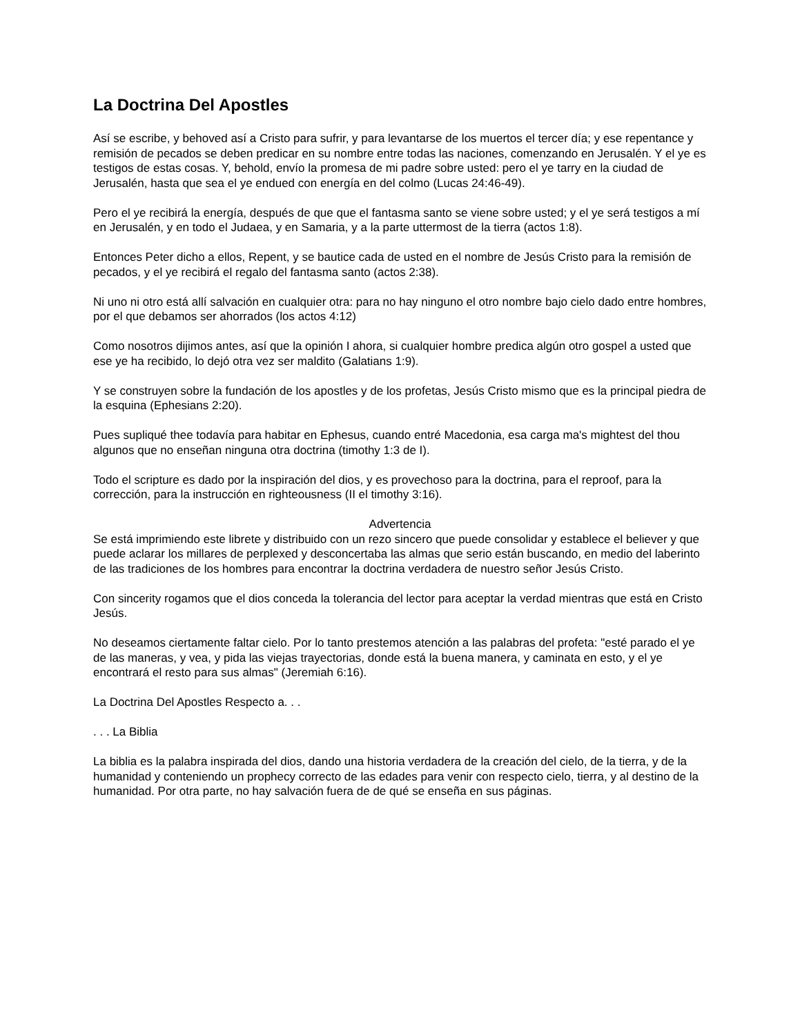La Doctrina Del Apostles
Así se escribe, y behoved así a Cristo para sufrir, y para levantarse de los muertos el tercer día; y ese repentance y remisión de pecados se deben predicar en su nombre entre todas las naciones, comenzando en Jerusalén. Y el ye es testigos de estas cosas. Y, behold, envío la promesa de mi padre sobre usted: pero el ye tarry en la ciudad de Jerusalén, hasta que sea el ye endued con energía en del colmo (Lucas 24:46-49).
Pero el ye recibirá la energía, después de que que el fantasma santo se viene sobre usted; y el ye será testigos a mí en Jerusalén, y en todo el Judaea, y en Samaria, y a la parte uttermost de la tierra (actos 1:8).
Entonces Peter dicho a ellos, Repent, y se bautice cada de usted en el nombre de Jesús Cristo para la remisión de pecados, y el ye recibirá el regalo del fantasma santo (actos 2:38).
Ni uno ni otro está allí salvación en cualquier otra: para no hay ninguno el otro nombre bajo cielo dado entre hombres, por el que debamos ser ahorrados (los actos 4:12)
Como nosotros dijimos antes, así que la opinión I ahora, si cualquier hombre predica algún otro gospel a usted que ese ye ha recibido, lo dejó otra vez ser maldito (Galatians 1:9).
Y se construyen sobre la fundación de los apostles y de los profetas, Jesús Cristo mismo que es la principal piedra de la esquina (Ephesians 2:20).
Pues supliqué thee todavía para habitar en Ephesus, cuando entré Macedonia, esa carga ma's mightest del thou algunos que no enseñan ninguna otra doctrina (timothy 1:3 de I).
Todo el scripture es dado por la inspiración del dios, y es provechoso para la doctrina, para el reproof, para la corrección, para la instrucción en righteousness (II el timothy 3:16).
Advertencia
Se está imprimiendo este librete y distribuido con un rezo sincero que puede consolidar y establece el believer y que puede aclarar los millares de perplexed y desconcertaba las almas que serio están buscando, en medio del laberinto de las tradiciones de los hombres para encontrar la doctrina verdadera de nuestro señor Jesús Cristo.
Con sincerity rogamos que el dios conceda la tolerancia del lector para aceptar la verdad mientras que está en Cristo Jesús.
No deseamos ciertamente faltar cielo. Por lo tanto prestemos atención a las palabras del profeta: "esté parado el ye de las maneras, y vea, y pida las viejas trayectorias, donde está la buena manera, y caminata en esto, y el ye encontrará el resto para sus almas" (Jeremiah 6:16).
La Doctrina Del Apostles Respecto a. . .
. . . La Biblia
La biblia es la palabra inspirada del dios, dando una historia verdadera de la creación del cielo, de la tierra, y de la humanidad y conteniendo un prophecy correcto de las edades para venir con respecto cielo, tierra, y al destino de la humanidad. Por otra parte, no hay salvación fuera de de qué se enseña en sus páginas.